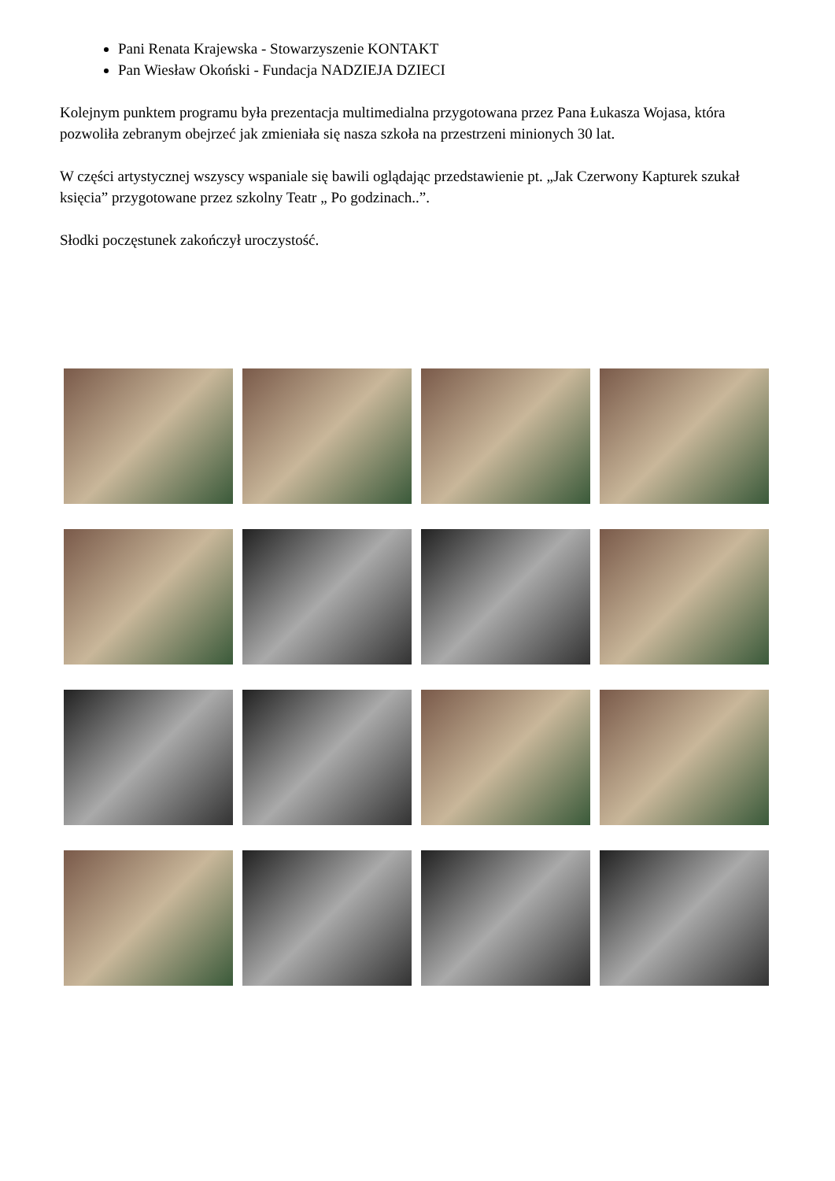Pani Renata Krajewska - Stowarzyszenie KONTAKT
Pan Wiesław Okoński - Fundacja NADZIEJA DZIECI
Kolejnym punktem programu była prezentacja multimedialna przygotowana przez Pana Łukasza Wojasa, która pozwoliła zebranym obejrzeć jak zmieniała się nasza szkoła na przestrzeni minionych 30 lat.
W części artystycznej wszyscy wspaniale się bawili oglądając przedstawienie pt. „Jak Czerwony Kapturek szukał księcia” przygotowane przez szkolny Teatr „ Po godzinach..”.
Słodki poczęstunek zakończył uroczystość.